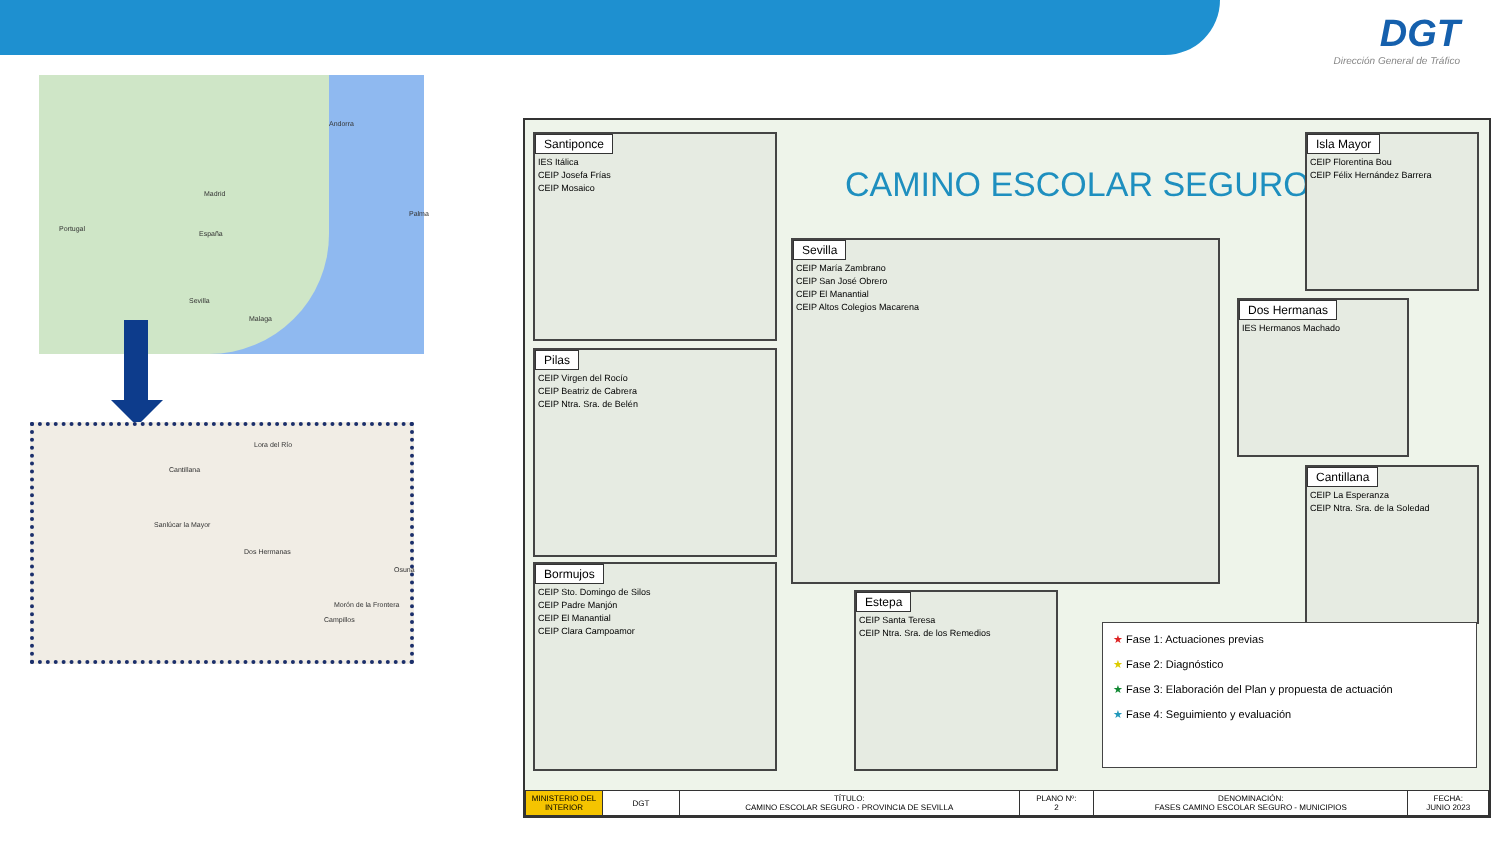DGT
Dirección General de Tráfico
Portugal
Madrid
España
Andorra
Sevilla
Malaga
Palma
Dos Hermanas
Sanlúcar la Mayor
Cantillana
Lora del Río
Morón de la Frontera
Osuna
Campillos
Santiponce
IES Itálica
CEIP Josefa Frías
CEIP Mosaico
Pilas
CEIP Virgen del Rocío
CEIP Beatriz de Cabrera
CEIP Ntra. Sra. de Belén
Bormujos
CEIP Sto. Domingo de Silos
CEIP Padre Manjón
CEIP El Manantial
CEIP Clara Campoamor
CAMINO ESCOLAR SEGURO
Sevilla
CEIP María Zambrano
CEIP San José Obrero
CEIP El Manantial
CEIP Altos Colegios Macarena
Estepa
CEIP Santa Teresa
CEIP Ntra. Sra. de los Remedios
Isla Mayor
CEIP Florentina Bou
CEIP Félix Hernández Barrera
Dos Hermanas
IES Hermanos Machado
Cantillana
CEIP La Esperanza
CEIP Ntra. Sra. de la Soledad
★ Fase 1: Actuaciones previas
★ Fase 2: Diagnóstico
★ Fase 3: Elaboración del Plan y propuesta de actuación
★ Fase 4: Seguimiento y evaluación
| MINISTERIO DEL INTERIOR | DGT | TÍTULO: CAMINO ESCOLAR SEGURO - PROVINCIA DE SEVILLA | PLANO Nº: 2 | DENOMINACIÓN: FASES CAMINO ESCOLAR SEGURO - MUNICIPIOS | FECHA: JUNIO 2023 |